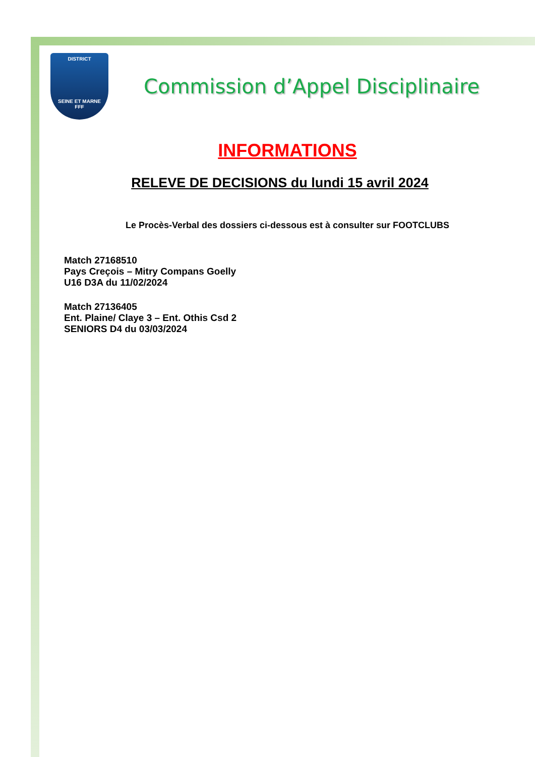DISTRICT
SEINE ET MARNE
FFF
Commission d’Appel Disciplinaire
INFORMATIONS
RELEVE DE DECISIONS du lundi 15 avril 2024
Le Procès-Verbal des dossiers ci-dessous est à consulter sur FOOTCLUBS
Match 27168510
Pays Creçois – Mitry Compans Goelly
U16 D3A du 11/02/2024
Match 27136405
Ent. Plaine/ Claye 3 – Ent. Othis Csd 2
SENIORS D4 du 03/03/2024